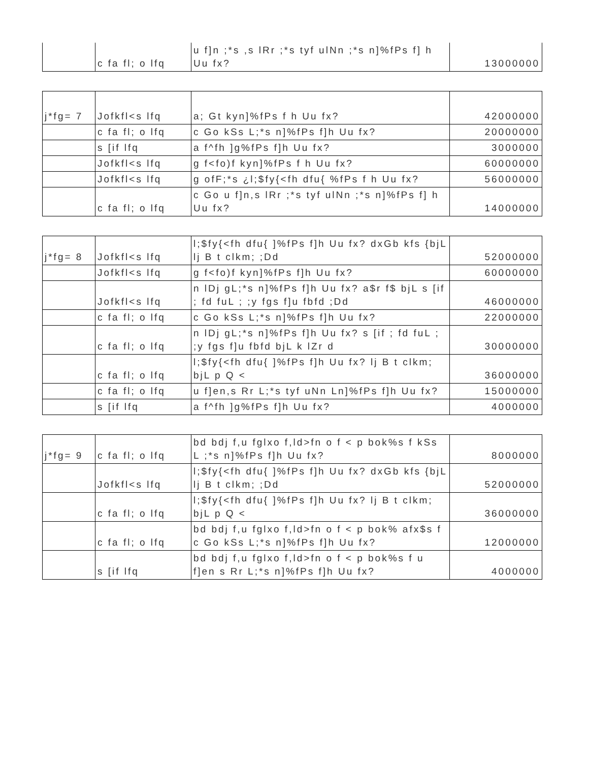| | c fa fl; o lfq | u f]n ;*s ,s lRr ;*s tyf ulNn ;*s n]%fPs f] h Uu fx? | 13000000 |
| j*fg= 7 | Jofkfl<s lfq | a; Gt kyn]%fPs f h Uu fx? | 42000000 |
| | c fa fl; o lfq | c Go kSs L;*s n]%fPs f]h Uu fx? | 20000000 |
| | s [if lfq | a f^fh ]g%fPs f]h Uu fx? | 3000000 |
| | Jofkfl<s lfq | g f<fo)f kyn]%fPs f h Uu fx? | 60000000 |
| | Jofkfl<s lfq | g ofF;*s ¿l;$fy{<fh dfu{ %fPs f h Uu fx? | 56000000 |
| | c fa fl; o lfq | c Go u f]n,s lRr ;*s tyf ulNn ;*s n]%fPs f] h Uu fx? | 14000000 |
| j*fg= 8 | Jofkfl<s lfq | l;$fy{<fh dfu{ ]%fPs f]h Uu fx? dxGb kfs {bjL lj B t clkm; ;Dd | 52000000 |
| | Jofkfl<s lfq | g f<fo)f kyn]%fPs f]h Uu fx? | 60000000 |
| | Jofkfl<s lfq | n lDj gL;*s n]%fPs f]h Uu fx? a$r f$ bjL s [if ; fd fuL ; ;y fgs f]u fbfd ;Dd | 46000000 |
| | c fa fl; o lfq | c Go kSs L;*s n]%fPs f]h Uu fx? | 22000000 |
| | c fa fl; o lfq | n lDj gL;*s n]%fPs f]h Uu fx? s [if ; fd fuL ; ;y fgs f]u fbfd bjL k lZr d | 30000000 |
| | c fa fl; o lfq | l;$fy{<fh dfu{ ]%fPs f]h Uu fx? lj B t clkm; bjL p Q < | 36000000 |
| | c fa fl; o lfq | u f]en,s Rr L;*s tyf uNn Ln]%fPs f]h Uu fx? | 15000000 |
| | s [if lfq | a f^fh ]g%fPs f]h Uu fx? | 4000000 |
| j*fg= 9 | c fa fl; o lfq | bd bdj f,u fglxo f,ld>fn o f < p bok%s f kSs L ;*s n]%fPs f]h Uu fx? | 8000000 |
| | Jofkfl<s lfq | l;$fy{<fh dfu{ ]%fPs f]h Uu fx? dxGb kfs {bjL lj B t clkm; ;Dd | 52000000 |
| | c fa fl; o lfq | l;$fy{<fh dfu{ ]%fPs f]h Uu fx? lj B t clkm; bjL p Q < | 36000000 |
| | c fa fl; o lfq | bd bdj f,u fglxo f,ld>fn o f < p bok% afx$s f c Go kSs L;*s n]%fPs f]h Uu fx? | 12000000 |
| | s [if lfq | bd bdj f,u fglxo f,ld>fn o f < p bok%s f u f]en s Rr L;*s n]%fPs f]h Uu fx? | 4000000 |